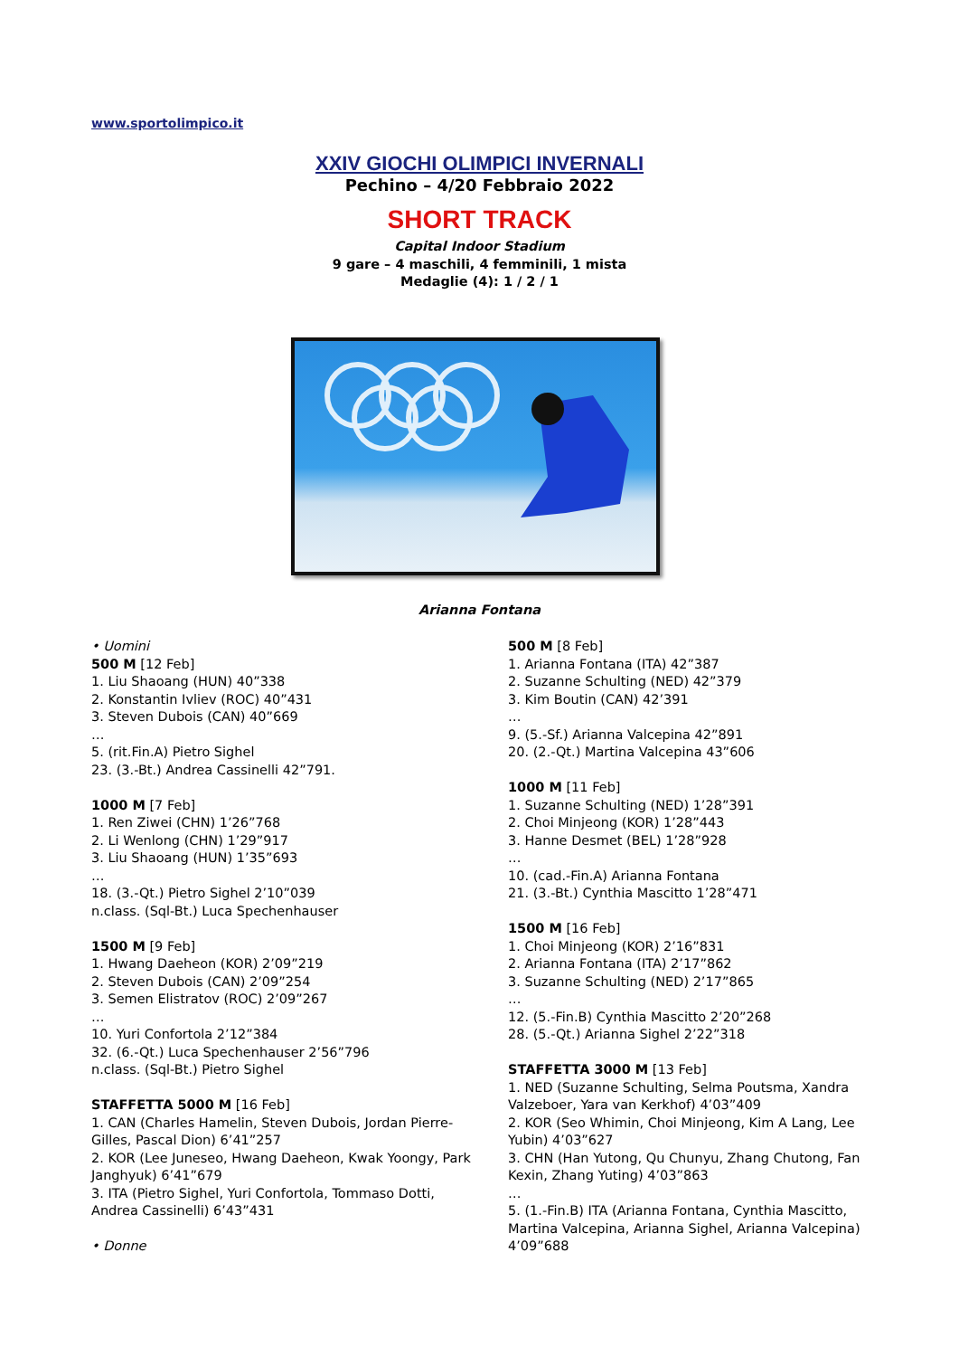www.sportolimpico.it
XXIV GIOCHI OLIMPICI INVERNALI
Pechino – 4/20 Febbraio 2022
SHORT TRACK
Capital Indoor Stadium
9 gare – 4 maschili, 4 femminili, 1 mista
Medaglie (4): 1 / 2 / 1
Arianna Fontana
• Uomini
500 M [12 Feb]
1. Liu Shaoang (HUN) 40”338
2. Konstantin Ivliev (ROC) 40”431
3. Steven Dubois (CAN) 40”669
…
5. (rit.Fin.A) Pietro Sighel
23. (3.-Bt.) Andrea Cassinelli 42”791.
1000 M [7 Feb]
1. Ren Ziwei (CHN) 1’26”768
2. Li Wenlong (CHN) 1’29”917
3. Liu Shaoang (HUN) 1’35”693
…
18. (3.-Qt.) Pietro Sighel 2’10”039
n.class. (Sql-Bt.) Luca Spechenhauser
1500 M [9 Feb]
1. Hwang Daeheon (KOR) 2’09”219
2. Steven Dubois (CAN) 2’09”254
3. Semen Elistratov (ROC) 2’09”267
…
10. Yuri Confortola 2’12”384
32. (6.-Qt.) Luca Spechenhauser 2’56”796
n.class. (Sql-Bt.) Pietro Sighel
STAFFETTA 5000 M [16 Feb]
1. CAN (Charles Hamelin, Steven Dubois, Jordan Pierre-Gilles, Pascal Dion) 6’41”257
2. KOR (Lee Juneseo, Hwang Daeheon, Kwak Yoongy, Park Janghyuk) 6’41”679
3. ITA (Pietro Sighel, Yuri Confortola, Tommaso Dotti, Andrea Cassinelli) 6’43”431
• Donne
500 M [8 Feb]
1. Arianna Fontana (ITA) 42”387
2. Suzanne Schulting (NED) 42”379
3. Kim Boutin (CAN) 42’391
…
9. (5.-Sf.) Arianna Valcepina 42”891
20. (2.-Qt.) Martina Valcepina 43”606
1000 M [11 Feb]
1. Suzanne Schulting (NED) 1’28”391
2. Choi Minjeong (KOR) 1’28”443
3. Hanne Desmet (BEL) 1’28”928
…
10. (cad.-Fin.A) Arianna Fontana
21. (3.-Bt.) Cynthia Mascitto 1’28”471
1500 M [16 Feb]
1. Choi Minjeong (KOR) 2’16”831
2. Arianna Fontana (ITA) 2’17”862
3. Suzanne Schulting (NED) 2’17”865
…
12. (5.-Fin.B) Cynthia Mascitto 2’20”268
28. (5.-Qt.) Arianna Sighel 2’22”318
STAFFETTA 3000 M [13 Feb]
1. NED (Suzanne Schulting, Selma Poutsma, Xandra Valzeboer, Yara van Kerkhof) 4’03”409
2. KOR (Seo Whimin, Choi Minjeong, Kim A Lang, Lee Yubin) 4’03”627
3. CHN (Han Yutong, Qu Chunyu, Zhang Chutong, Fan Kexin, Zhang Yuting) 4’03”863
…
5. (1.-Fin.B) ITA (Arianna Fontana, Cynthia Mascitto, Martina Valcepina, Arianna Sighel, Arianna Valcepina) 4’09”688